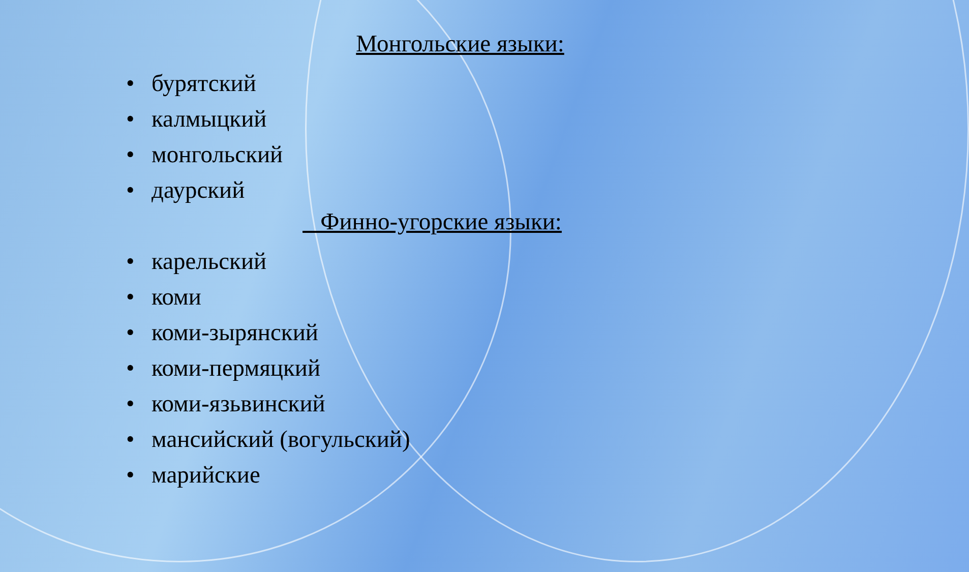Монгольские языки:
• бурятский
• калмыцкий
• монгольский
• даурский
Финно-угорские языки:
• карельский
• коми
• коми-зырянский
• коми-пермяцкий
• коми-язьвинский
• мансийский (вогульский)
• марийские